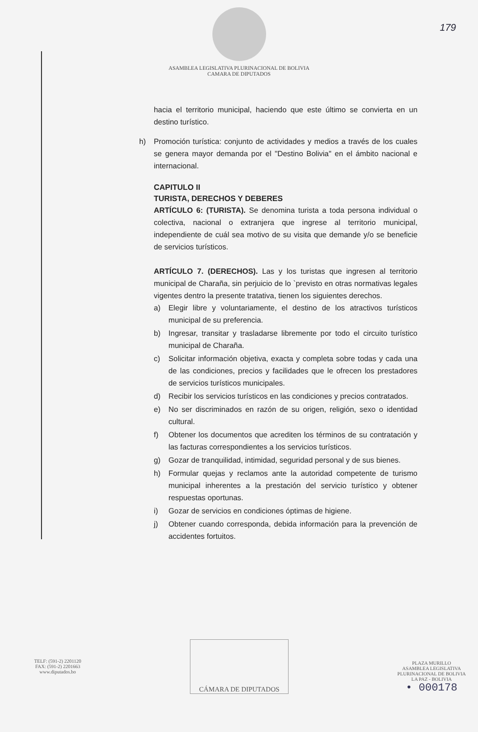179
ASAMBLEA LEGISLATIVA PLURINACIONAL DE BOLIVIA
CAMARA DE DIPUTADOS
hacia el territorio municipal, haciendo que este último se convierta en un destino turístico.
h) Promoción turística: conjunto de actividades y medios a través de los cuales se genera mayor demanda por el "Destino Bolivia" en el ámbito nacional e internacional.
CAPITULO II
TURISTA, DERECHOS Y DEBERES
ARTÍCULO 6: (TURISTA). Se denomina turista a toda persona individual o colectiva, nacional o extranjera que ingrese al territorio municipal, independiente de cuál sea motivo de su visita que demande y/o se beneficie de servicios turísticos.
ARTÍCULO 7. (DERECHOS). Las y los turistas que ingresen al territorio municipal de Charaña, sin perjuicio de lo `previsto en otras normativas legales vigentes dentro la presente tratativa, tienen los siguientes derechos.
a) Elegir libre y voluntariamente, el destino de los atractivos turísticos municipal de su preferencia.
b) Ingresar, transitar y trasladarse libremente por todo el circuito turístico municipal de Charaña.
c) Solicitar información objetiva, exacta y completa sobre todas y cada una de las condiciones, precios y facilidades que le ofrecen los prestadores de servicios turísticos municipales.
d) Recibir los servicios turísticos en las condiciones y precios contratados.
e) No ser discriminados en razón de su origen, religión, sexo o identidad cultural.
f) Obtener los documentos que acrediten los términos de su contratación y las facturas correspondientes a los servicios turísticos.
g) Gozar de tranquilidad, intimidad, seguridad personal y de sus bienes.
h) Formular quejas y reclamos ante la autoridad competente de turismo municipal inherentes a la prestación del servicio turístico y obtener respuestas oportunas.
i) Gozar de servicios en condiciones óptimas de higiene.
j) Obtener cuando corresponda, debida información para la prevención de accidentes fortuitos.
TELF: (591-2) 2201120
FAX: (591-2) 2201663
www.diputados.bo
CÁMARA DE DIPUTADOS
PLAZA MURILLO
ASAMBLEA LEGISLATIVA
PLURINACIONAL DE BOLIVIA
LA PAZ - BOLIVIA
• 000178